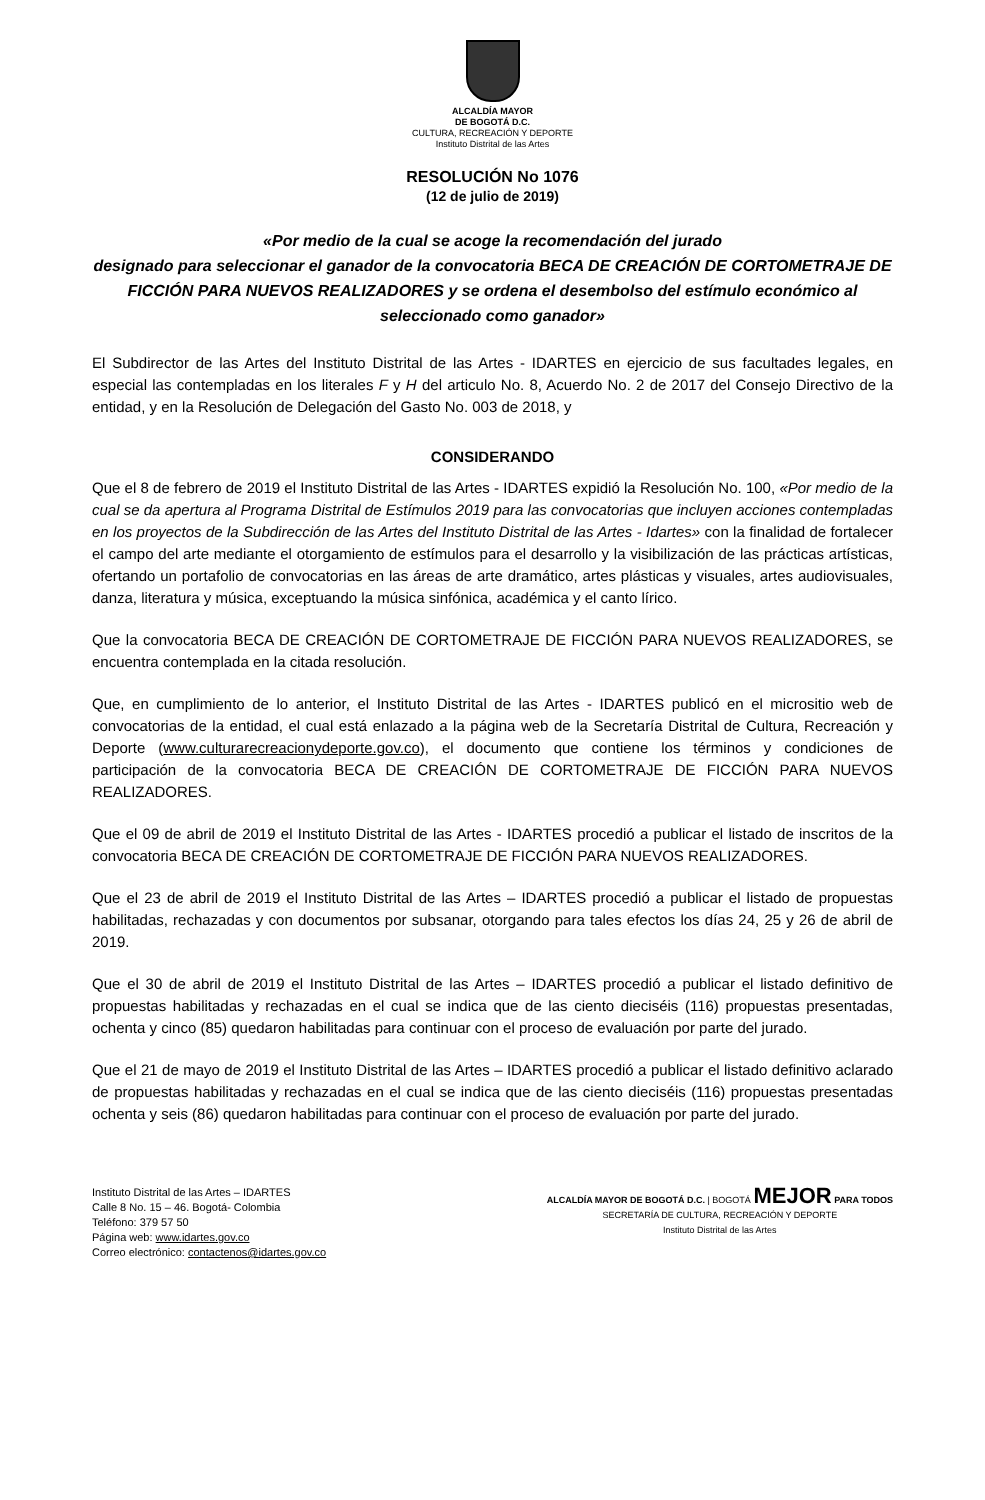ALCALDÍA MAYOR
DE BOGOTÁ D.C.
CULTURA, RECREACIÓN Y DEPORTE
Instituto Distrital de las Artes
RESOLUCIÓN No 1076
(12 de julio de 2019)
«Por medio de la cual se acoge la recomendación del jurado
designado para seleccionar el ganador de la convocatoria BECA DE CREACIÓN DE CORTOMETRAJE DE FICCIÓN PARA NUEVOS REALIZADORES y se ordena el desembolso del estímulo económico al seleccionado como ganador»
El Subdirector de las Artes del Instituto Distrital de las Artes - IDARTES en ejercicio de sus facultades legales, en especial las contempladas en los literales F y H del articulo No. 8, Acuerdo No. 2 de 2017 del Consejo Directivo de la entidad, y en la Resolución de Delegación del Gasto No. 003 de 2018, y
CONSIDERANDO
Que el 8 de febrero de 2019 el Instituto Distrital de las Artes - IDARTES expidió la Resolución No. 100, «Por medio de la cual se da apertura al Programa Distrital de Estímulos 2019 para las convocatorias que incluyen acciones contempladas en los proyectos de la Subdirección de las Artes del Instituto Distrital de las Artes - Idartes» con la finalidad de fortalecer el campo del arte mediante el otorgamiento de estímulos para el desarrollo y la visibilización de las prácticas artísticas, ofertando un portafolio de convocatorias en las áreas de arte dramático, artes plásticas y visuales, artes audiovisuales, danza, literatura y música, exceptuando la música sinfónica, académica y el canto lírico.
Que la convocatoria BECA DE CREACIÓN DE CORTOMETRAJE DE FICCIÓN PARA NUEVOS REALIZADORES, se encuentra contemplada en la citada resolución.
Que, en cumplimiento de lo anterior, el Instituto Distrital de las Artes - IDARTES publicó en el micrositio web de convocatorias de la entidad, el cual está enlazado a la página web de la Secretaría Distrital de Cultura, Recreación y Deporte (www.culturarecreacionydeporte.gov.co), el documento que contiene los términos y condiciones de participación de la convocatoria BECA DE CREACIÓN DE CORTOMETRAJE DE FICCIÓN PARA NUEVOS REALIZADORES.
Que el 09 de abril de 2019 el Instituto Distrital de las Artes - IDARTES procedió a publicar el listado de inscritos de la convocatoria BECA DE CREACIÓN DE CORTOMETRAJE DE FICCIÓN PARA NUEVOS REALIZADORES.
Que el 23 de abril de 2019 el Instituto Distrital de las Artes – IDARTES procedió a publicar el listado de propuestas habilitadas, rechazadas y con documentos por subsanar, otorgando para tales efectos los días 24, 25 y 26 de abril de 2019.
Que el 30 de abril de 2019 el Instituto Distrital de las Artes – IDARTES procedió a publicar el listado definitivo de propuestas habilitadas y rechazadas en el cual se indica que de las ciento dieciséis (116) propuestas presentadas, ochenta y cinco (85) quedaron habilitadas para continuar con el proceso de evaluación por parte del jurado.
Que el 21 de mayo de 2019 el Instituto Distrital de las Artes – IDARTES procedió a publicar el listado definitivo aclarado de propuestas habilitadas y rechazadas en el cual se indica que de las ciento dieciséis (116) propuestas presentadas ochenta y seis (86) quedaron habilitadas para continuar con el proceso de evaluación por parte del jurado.
Instituto Distrital de las Artes – IDARTES
Calle 8 No. 15 – 46. Bogotá- Colombia
Teléfono: 379 57 50
Página web: www.idartes.gov.co
Correo electrónico: contactenos@idartes.gov.co
ALCALDÍA MAYOR DE BOGOTÁ D.C. | BOGOTÁ MEJOR PARA TODOS
SECRETARÍA DE CULTURA, RECREACIÓN Y DEPORTE
Instituto Distrital de las Artes